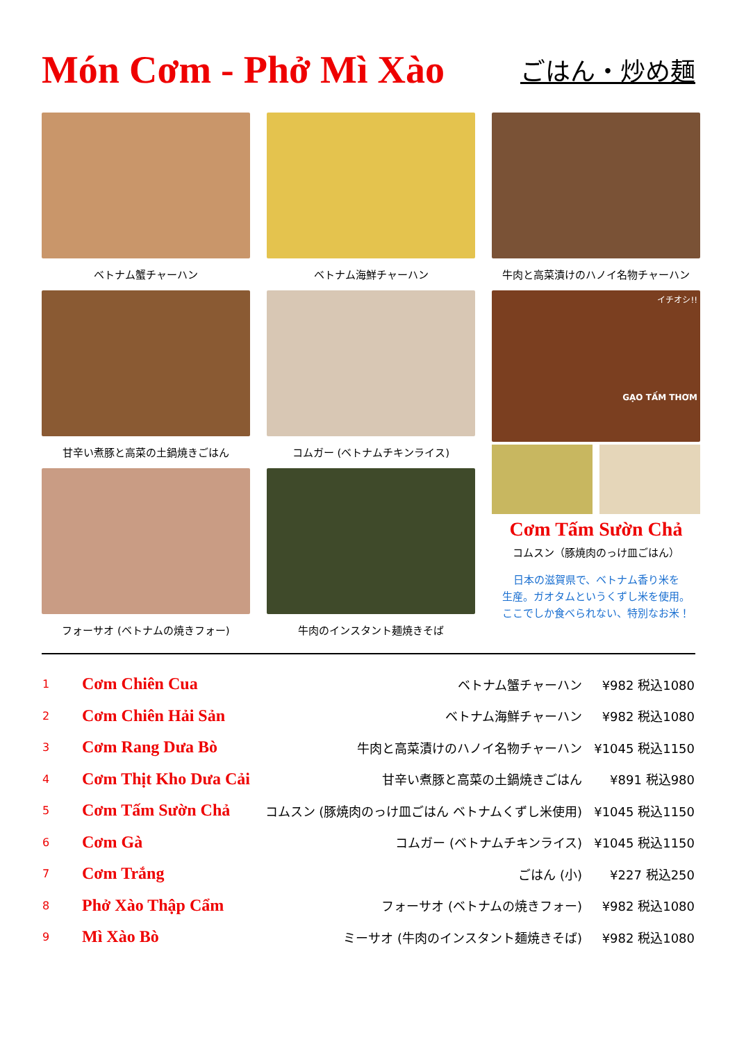Món Cơm - Phở Mì Xào
ごはん・炒め麺
ベトナム蟹チャーハン
ベトナム海鮮チャーハン
牛肉と高菜漬けのハノイ名物チャーハン
甘辛い煮豚と高菜の土鍋焼きごはん
コムガー (ベトナムチキンライス)
イチオシ!!
GẠO TẤM THƠM
Cơm Tấm Sườn Chả
コムスン（豚焼肉のっけ皿ごはん）
日本の滋賀県で、ベトナム香り米を
生産。ガオタムというくずし米を使用。
ここでしか食べられない、特別なお米！
フォーサオ (ベトナムの焼きフォー)
牛肉のインスタント麺焼きそば
| 1 | Cơm Chiên Cua | ベトナム蟹チャーハン | ¥982 税込1080 |
| 2 | Cơm Chiên Hải Sản | ベトナム海鮮チャーハン | ¥982 税込1080 |
| 3 | Cơm Rang Dưa Bò | 牛肉と高菜漬けのハノイ名物チャーハン | ¥1045 税込1150 |
| 4 | Cơm Thịt Kho Dưa Cải | 甘辛い煮豚と高菜の土鍋焼きごはん | ¥891 税込980 |
| 5 | Cơm Tấm Sườn Chả | コムスン (豚焼肉のっけ皿ごはん ベトナムくずし米使用) | ¥1045 税込1150 |
| 6 | Cơm Gà | コムガー (ベトナムチキンライス) | ¥1045 税込1150 |
| 7 | Cơm Trắng | ごはん (小) | ¥227 税込250 |
| 8 | Phở Xào Thập Cẩm | フォーサオ (ベトナムの焼きフォー) | ¥982 税込1080 |
| 9 | Mì Xào Bò | ミーサオ (牛肉のインスタント麺焼きそば) | ¥982 税込1080 |